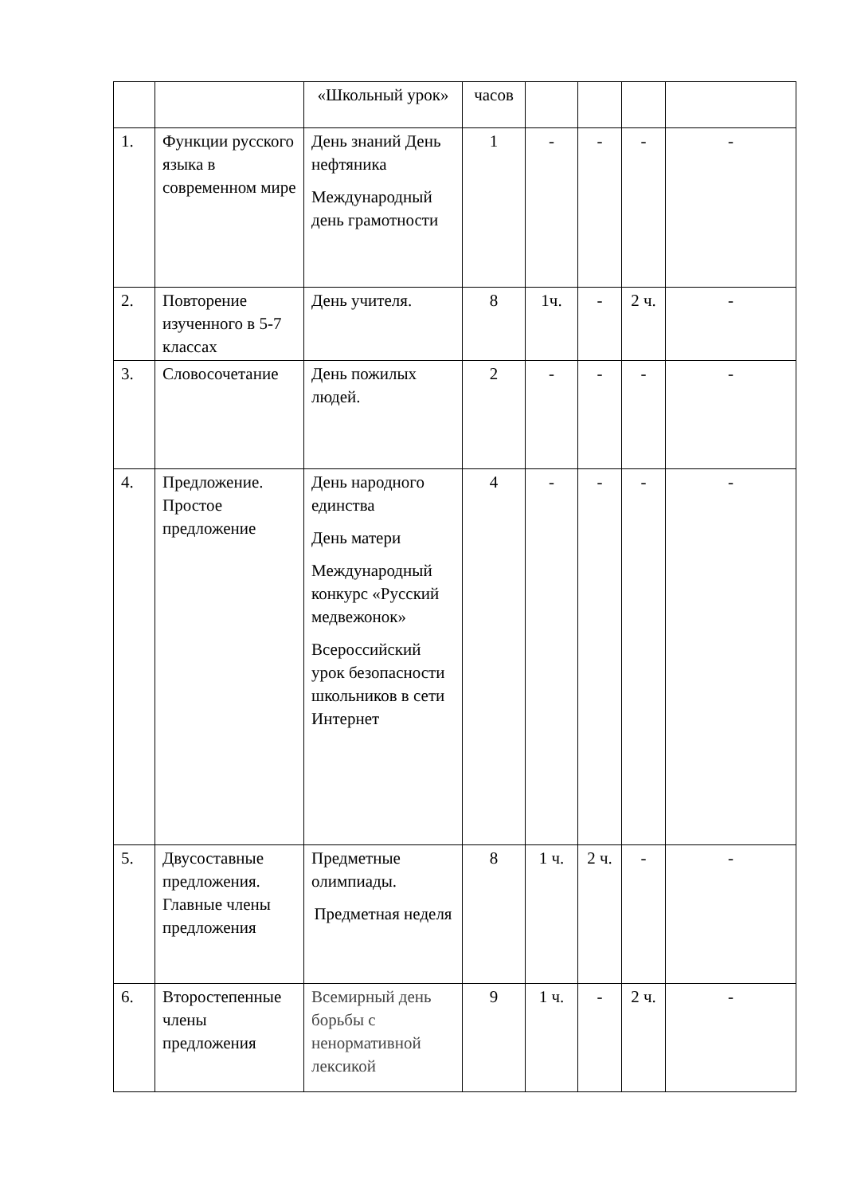| | | «Школьный урок» | часов | | | | |
| 1. | Функции русского языка в современном мире | День знаний День нефтяника Международный день грамотности | 1 | - | - | - | - |
| 2. | Повторение изученного в 5-7 классах | День учителя. | 8 | 1ч. | - | 2 ч. | - |
| 3. | Словосочетание | День пожилых людей. | 2 | - | - | - | - |
| 4. | Предложение. Простое предложение | День народного единства День матери Международный конкурс «Русский медвежонок» Всероссийский урок безопасности школьников в сети Интернет | 4 | - | - | - | - |
| 5. | Двусоставные предложения. Главные члены предложения | Предметные олимпиады. Предметная неделя | 8 | 1 ч. | 2 ч. | - | - |
| 6. | Второстепенные члены предложения | Всемирный день борьбы с ненормативной лексикой | 9 | 1 ч. | - | 2 ч. | - |